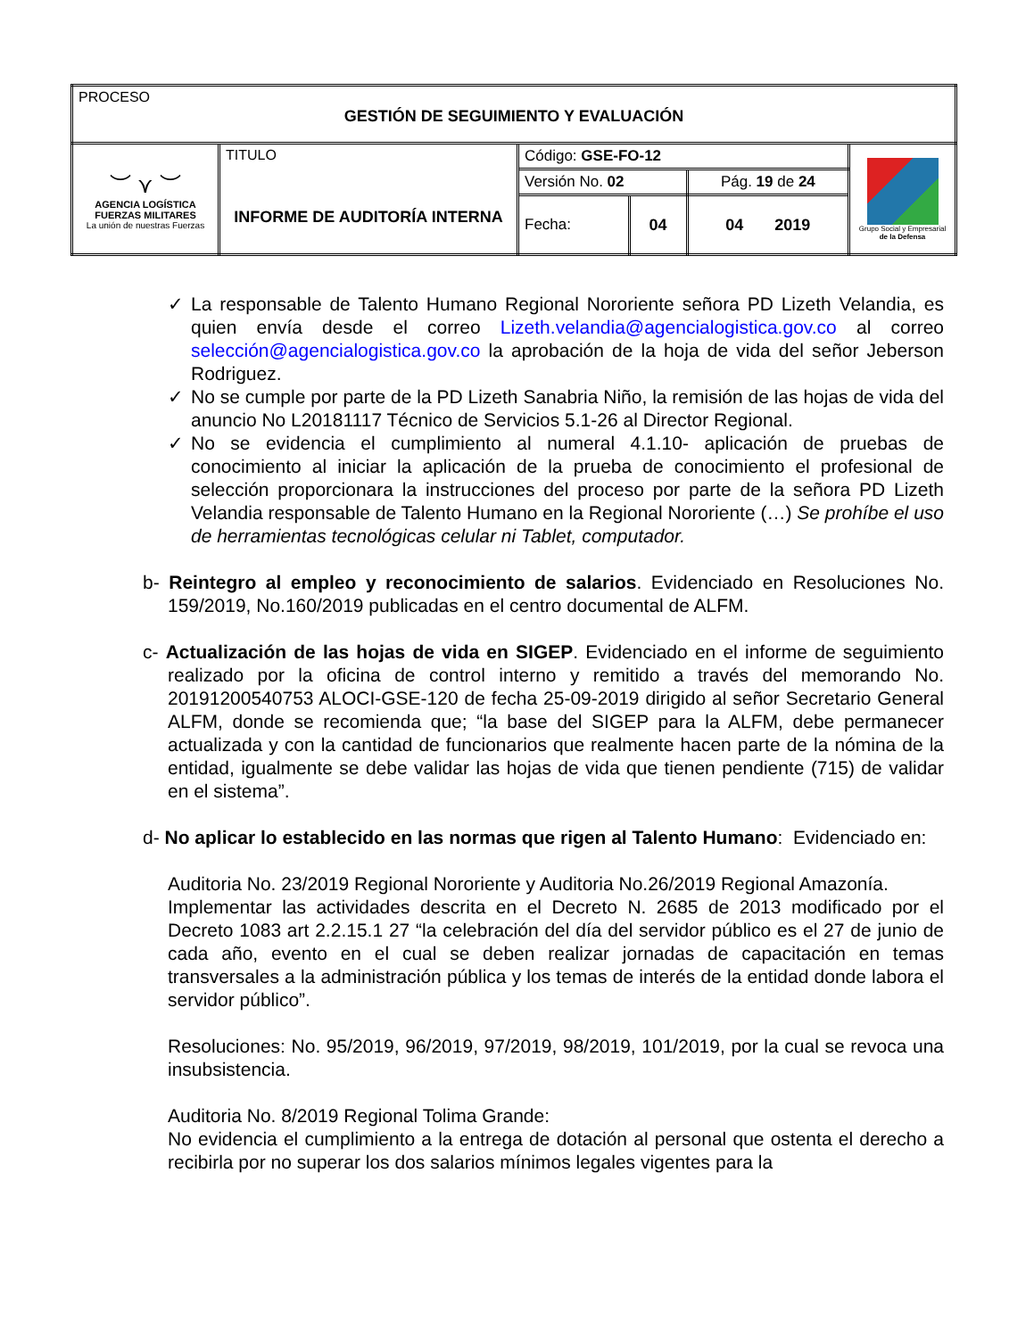| PROCESO GESTIÓN DE SEGUIMIENTO Y EVALUACIÓN | | | | | |
| ︶ ⋎ ︶ AGENCIA LOGÍSTICA FUERZAS MILITARES La unión de nuestras Fuerzas | TITULO INFORME DE AUDITORÍA INTERNA | Código: GSE-FO-12 | | | Grupo Social y Empresarial de la Defensa |
| | | Versión No. 02 | | Pág. 19 de 24 | |
| | | Fecha: | 04 | 04 2019 | |
✓ La responsable de Talento Humano Regional Nororiente señora PD Lizeth Velandia, es quien envía desde el correo Lizeth.velandia@agencialogistica.gov.co al correo selección@agencialogistica.gov.co la aprobación de la hoja de vida del señor Jeberson Rodriguez.
✓ No se cumple por parte de la PD Lizeth Sanabria Niño, la remisión de las hojas de vida del anuncio No L20181117 Técnico de Servicios 5.1-26 al Director Regional.
✓ No se evidencia el cumplimiento al numeral 4.1.10- aplicación de pruebas de conocimiento al iniciar la aplicación de la prueba de conocimiento el profesional de selección proporcionara la instrucciones del proceso por parte de la señora PD Lizeth Velandia responsable de Talento Humano en la Regional Nororiente (…) Se prohíbe el uso de herramientas tecnológicas celular ni Tablet, computador.
b- Reintegro al empleo y reconocimiento de salarios. Evidenciado en Resoluciones No. 159/2019, No.160/2019 publicadas en el centro documental de ALFM.
c- Actualización de las hojas de vida en SIGEP. Evidenciado en el informe de seguimiento realizado por la oficina de control interno y remitido a través del memorando No. 20191200540753 ALOCI-GSE-120 de fecha 25-09-2019 dirigido al señor Secretario General ALFM, donde se recomienda que; “la base del SIGEP para la ALFM, debe permanecer actualizada y con la cantidad de funcionarios que realmente hacen parte de la nómina de la entidad, igualmente se debe validar las hojas de vida que tienen pendiente (715) de validar en el sistema”.
d- No aplicar lo establecido en las normas que rigen al Talento Humano: Evidenciado en:
Auditoria No. 23/2019 Regional Nororiente y Auditoria No.26/2019 Regional Amazonía.
Implementar las actividades descrita en el Decreto N. 2685 de 2013 modificado por el Decreto 1083 art 2.2.15.1 27 “la celebración del día del servidor público es el 27 de junio de cada año, evento en el cual se deben realizar jornadas de capacitación en temas transversales a la administración pública y los temas de interés de la entidad donde labora el servidor público”.
Resoluciones: No. 95/2019, 96/2019, 97/2019, 98/2019, 101/2019, por la cual se revoca una insubsistencia.
Auditoria No. 8/2019 Regional Tolima Grande:
No evidencia el cumplimiento a la entrega de dotación al personal que ostenta el derecho a recibirla por no superar los dos salarios mínimos legales vigentes para la